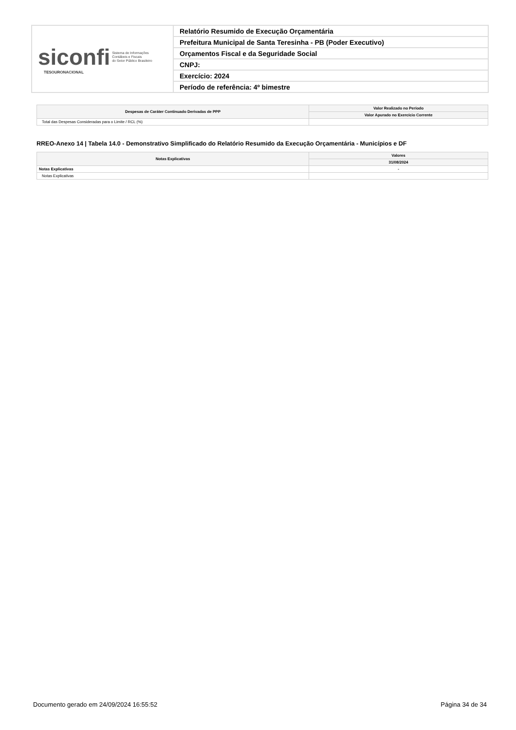| siconfi Sistema de Informações Contábeis e Fiscais do Setor Público Brasileiro TESOURONACIONAL | Relatório Resumido de Execução Orçamentária |
| | Prefeitura Municipal de Santa Teresinha - PB (Poder Executivo) |
| | Orçamentos Fiscal e da Seguridade Social |
| | CNPJ: |
| | Exercício: 2024 |
| | Período de referência: 4º bimestre |
| Despesas de Caráter Continuado Derivadas de PPP | Valor Realizado no Período |
| --- | --- |
| | Valor Apurado no Exercício Corrente |
| Total das Despesas Consideradas para o Limite / RCL (%) | |
RREO-Anexo 14 | Tabela 14.0 - Demonstrativo Simplificado do Relatório Resumido da Execução Orçamentária - Municípios e DF
| Notas Explicativas | Valores |
| --- | --- |
| | 31/08/2024 |
| Notas Explicativas | - |
| Notas Explicativas | |
Documento gerado em 24/09/2024 16:55:52 Página 34 de 34